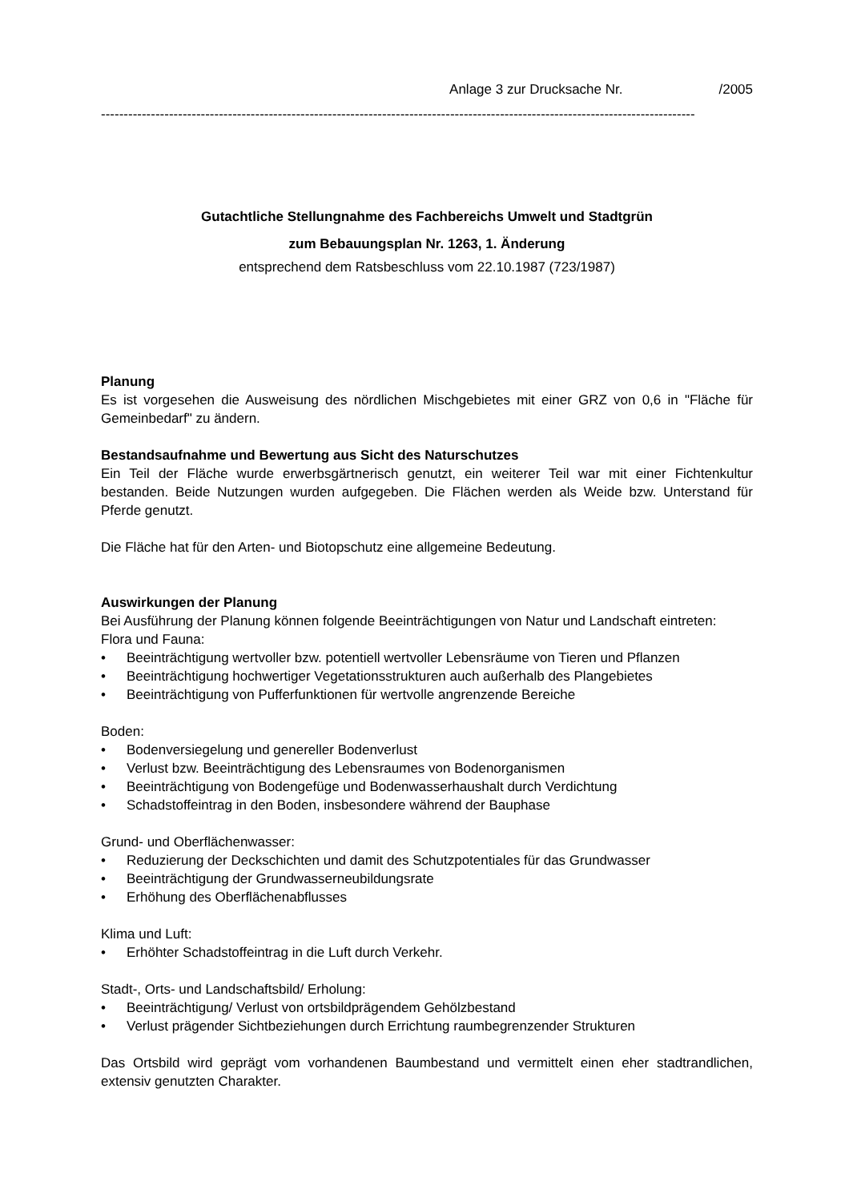Anlage 3 zur Drucksache Nr. /2005
-----------------------------------------------------------------------------------------------------------------------------------
Gutachtliche Stellungnahme des Fachbereichs Umwelt und Stadtgrün
zum Bebauungsplan Nr. 1263, 1. Änderung
entsprechend dem Ratsbeschluss vom 22.10.1987 (723/1987)
Planung
Es ist vorgesehen die Ausweisung des nördlichen Mischgebietes mit einer GRZ von 0,6 in "Fläche für Gemeinbedarf" zu ändern.
Bestandsaufnahme und Bewertung aus Sicht des Naturschutzes
Ein Teil der Fläche wurde erwerbsgärtnerisch genutzt, ein weiterer Teil war mit einer Fichtenkultur bestanden. Beide Nutzungen wurden aufgegeben. Die Flächen werden als Weide bzw. Unterstand für Pferde genutzt.
Die Fläche hat für den Arten- und Biotopschutz eine allgemeine Bedeutung.
Auswirkungen der Planung
Bei Ausführung der Planung können folgende Beeinträchtigungen von Natur und Landschaft eintreten:
Flora und Fauna:
• Beeinträchtigung wertvoller bzw. potentiell wertvoller Lebensräume von Tieren und Pflanzen
• Beeinträchtigung hochwertiger Vegetationsstrukturen auch außerhalb des Plangebietes
• Beeinträchtigung von Pufferfunktionen für wertvolle angrenzende Bereiche
Boden:
• Bodenversiegelung und genereller Bodenverlust
• Verlust bzw. Beeinträchtigung des Lebensraumes von Bodenorganismen
• Beeinträchtigung von Bodengefüge und Bodenwasserhaushalt durch Verdichtung
• Schadstoffeintrag in den Boden, insbesondere während der Bauphase
Grund- und Oberflächenwasser:
• Reduzierung der Deckschichten und damit des Schutzpotentiales für das Grundwasser
• Beeinträchtigung der Grundwasserneubildungsrate
• Erhöhung des Oberflächenabflusses
Klima und Luft:
• Erhöhter Schadstoffeintrag in die Luft durch Verkehr.
Stadt-, Orts- und Landschaftsbild/ Erholung:
• Beeinträchtigung/ Verlust von ortsbildprägendem Gehölzbestand
• Verlust prägender Sichtbeziehungen durch Errichtung raumbegrenzender Strukturen
Das Ortsbild wird geprägt vom vorhandenen Baumbestand und vermittelt einen eher stadtrandlichen, extensiv genutzten Charakter.